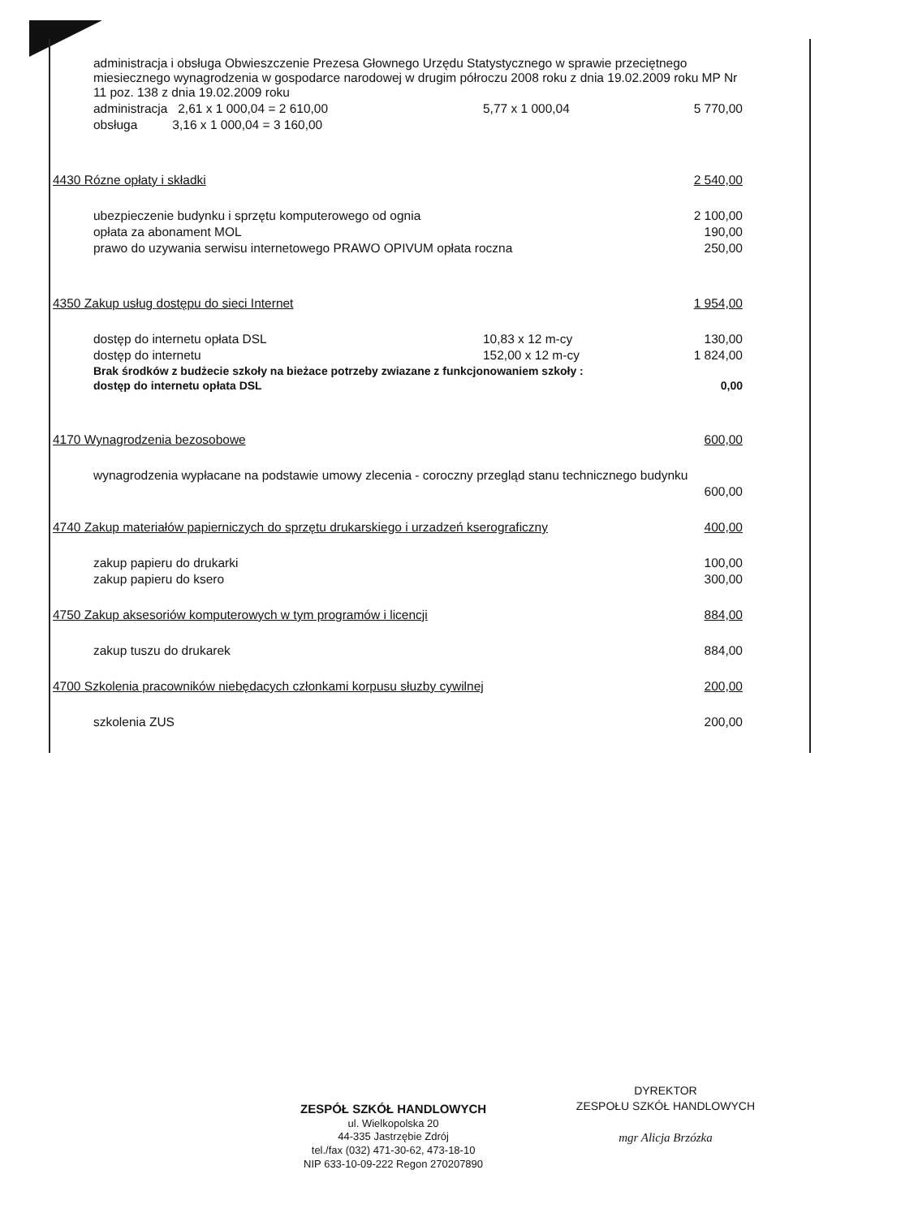| administracja i obsługa Obwieszczenie Prezesa Głownego Urzędu Statystycznego w sprawie przeciętnego miesiecznego wynagrodzenia w gospodarce narodowej w drugim półroczu 2008 roku z dnia 19.02.2009 roku MP Nr 11 poz. 138 z dnia 19.02.2009 roku | | |
| administracja 2,61 x 1 000,04 = 2 610,00 | 5,77 x 1 000,04 | 5 770,00 |
| obsługa 3,16 x 1 000,04 = 3 160,00 | | |
| 4430 Rózne opłaty i składki | | 2 540,00 |
| ubezpieczenie budynku i sprzętu komputerowego od ognia | | 2 100,00 |
| opłata za abonament MOL | | 190,00 |
| prawo do uzywania serwisu internetowego PRAWO OPIVUM opłata roczna | | 250,00 |
| 4350 Zakup usług dostępu do sieci Internet | | 1 954,00 |
| dostęp do internetu opłata DSL | 10,83 x 12 m-cy | 130,00 |
| dostęp do internetu | 152,00 x 12 m-cy | 1 824,00 |
| Brak środków z budżecie szkoły na bieżace potrzeby zwiazane z funkcjonowaniem szkoły : | | |
| dostęp do internetu opłata DSL | | 0,00 |
| 4170 Wynagrodzenia bezosobowe | | 600,00 |
| wynagrodzenia wypłacane na podstawie umowy zlecenia - coroczny przegląd stanu technicznego budynku | | |
| | | 600,00 |
| 4740 Zakup materiałów papierniczych do sprzętu drukarskiego i urzadzeń kserograficzny | | 400,00 |
| zakup papieru do drukarki | | 100,00 |
| zakup papieru do ksero | | 300,00 |
| 4750 Zakup aksesoriów komputerowych w tym programów i licencji | | 884,00 |
| zakup tuszu do drukarek | | 884,00 |
| 4700 Szkolenia pracowników niebędacych członkami korpusu słuzby cywilnej | | 200,00 |
| szkolenia ZUS | | 200,00 |
ZESPÓŁ SZKÓŁ HANDLOWYCH
ul. Wielkopolska 20
44-335 Jastrzębie Zdrój
tel./fax (032) 471-30-62, 473-18-10
NIP 633-10-09-222 Regon 270207890
DYREKTOR
ZESPOŁU SZKÓŁ HANDLOWYCH
mgr Alicja Brzózka